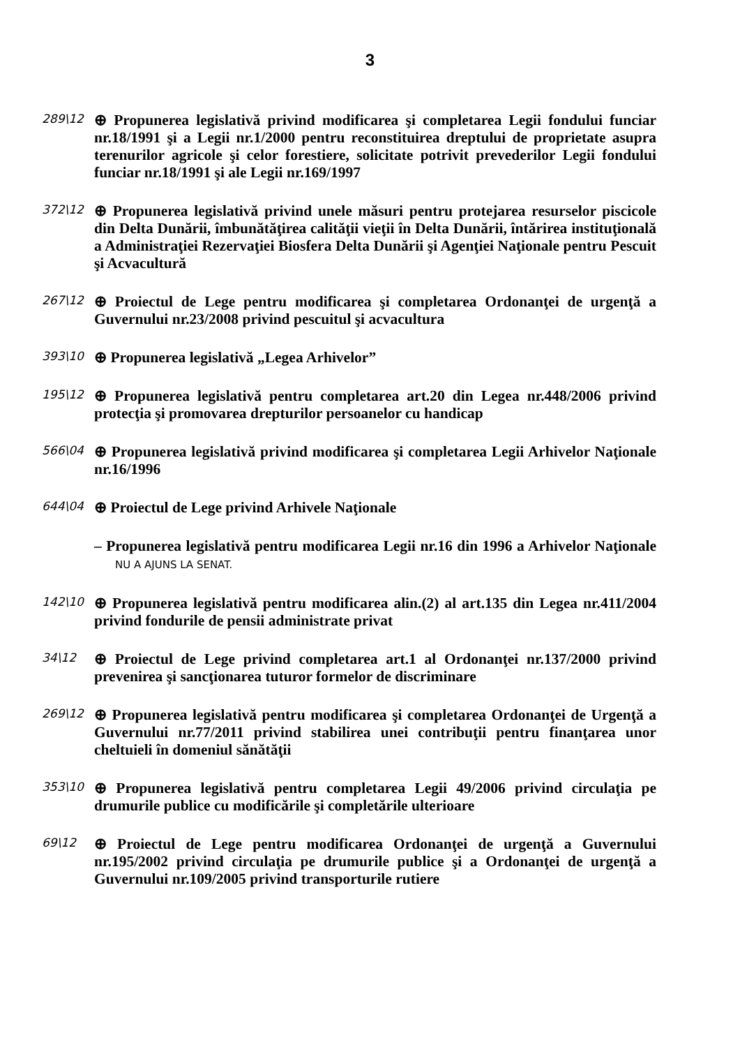3
289\12
⊕ Propunerea legislativă privind modificarea şi completarea Legii fondului funciar nr.18/1991 şi a Legii nr.1/2000 pentru reconstituirea dreptului de proprietate asupra terenurilor agricole şi celor forestiere, solicitate potrivit prevederilor Legii fondului funciar nr.18/1991 şi ale Legii nr.169/1997
372\12
⊕ Propunerea legislativă privind unele măsuri pentru protejarea resurselor piscicole din Delta Dunării, îmbunătăţirea calităţii vieţii în Delta Dunării, întărirea instituţională a Administraţiei Rezervaţiei Biosfera Delta Dunării şi Agenţiei Naţionale pentru Pescuit şi Acvacultură
267\12
⊕ Proiectul de Lege pentru modificarea şi completarea Ordonanţei de urgenţă a Guvernului nr.23/2008 privind pescuitul şi acvacultura
393\10
⊕ Propunerea legislativă „Legea Arhivelor”
195\12
⊕ Propunerea legislativă pentru completarea art.20 din Legea nr.448/2006 privind protecţia şi promovarea drepturilor persoanelor cu handicap
566\04
⊕ Propunerea legislativă privind modificarea şi completarea Legii Arhivelor Naţionale nr.16/1996
644\04
⊕ Proiectul de Lege privind Arhivele Naţionale
– Propunerea legislativă pentru modificarea Legii nr.16 din 1996 a Arhivelor Naţionale NU A AJUNS LA SENAT.
142\10
⊕ Propunerea legislativă pentru modificarea alin.(2) al art.135 din Legea nr.411/2004 privind fondurile de pensii administrate privat
34\12
⊕ Proiectul de Lege privind completarea art.1 al Ordonanţei nr.137/2000 privind prevenirea şi sancţionarea tuturor formelor de discriminare
269\12
⊕ Propunerea legislativă pentru modificarea şi completarea Ordonanţei de Urgenţă a Guvernului nr.77/2011 privind stabilirea unei contribuţii pentru finanţarea unor cheltuieli în domeniul sănătăţii
353\10
⊕ Propunerea legislativă pentru completarea Legii 49/2006 privind circulaţia pe drumurile publice cu modificările şi completările ulterioare
69\12
⊕ Proiectul de Lege pentru modificarea Ordonanţei de urgenţă a Guvernului nr.195/2002 privind circulaţia pe drumurile publice şi a Ordonanţei de urgenţă a Guvernului nr.109/2005 privind transporturile rutiere